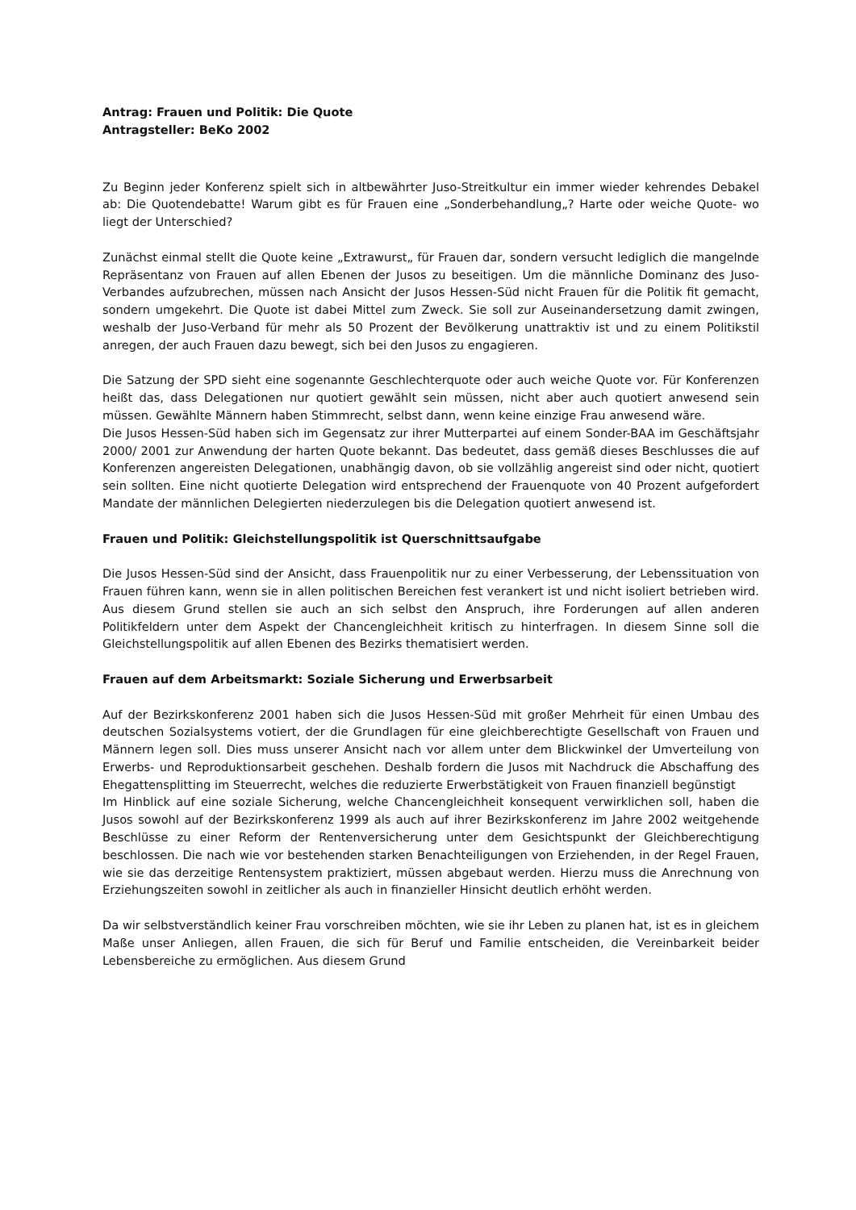Antrag: Frauen und Politik: Die Quote
Antragsteller: BeKo 2002
Zu Beginn jeder Konferenz spielt sich in altbewährter Juso-Streitkultur ein immer wieder kehrendes Debakel ab: Die Quotendebatte! Warum gibt es für Frauen eine „Sonderbehandlung„? Harte oder weiche Quote- wo liegt der Unterschied?
Zunächst einmal stellt die Quote keine „Extrawurst„ für Frauen dar, sondern versucht lediglich die mangelnde Repräsentanz von Frauen auf allen Ebenen der Jusos zu beseitigen. Um die männliche Dominanz des Juso-Verbandes aufzubrechen, müssen nach Ansicht der Jusos Hessen-Süd nicht Frauen für die Politik fit gemacht, sondern umgekehrt. Die Quote ist dabei Mittel zum Zweck. Sie soll zur Auseinandersetzung damit zwingen, weshalb der Juso-Verband für mehr als 50 Prozent der Bevölkerung unattraktiv ist und zu einem Politikstil anregen, der auch Frauen dazu bewegt, sich bei den Jusos zu engagieren.
Die Satzung der SPD sieht eine sogenannte Geschlechterquote oder auch weiche Quote vor. Für Konferenzen heißt das, dass Delegationen nur quotiert gewählt sein müssen, nicht aber auch quotiert anwesend sein müssen. Gewählte Männern haben Stimmrecht, selbst dann, wenn keine einzige Frau anwesend wäre.
Die Jusos Hessen-Süd haben sich im Gegensatz zur ihrer Mutterpartei auf einem Sonder-BAA im Geschäftsjahr 2000/ 2001 zur Anwendung der harten Quote bekannt. Das bedeutet, dass gemäß dieses Beschlusses die auf Konferenzen angereisten Delegationen, unabhängig davon, ob sie vollzählig angereist sind oder nicht, quotiert sein sollten. Eine nicht quotierte Delegation wird entsprechend der Frauenquote von 40 Prozent aufgefordert Mandate der männlichen Delegierten niederzulegen bis die Delegation quotiert anwesend ist.
Frauen und Politik: Gleichstellungspolitik ist Querschnittsaufgabe
Die Jusos Hessen-Süd sind der Ansicht, dass Frauenpolitik nur zu einer Verbesserung, der Lebenssituation von Frauen führen kann, wenn sie in allen politischen Bereichen fest verankert ist und nicht isoliert betrieben wird. Aus diesem Grund stellen sie auch an sich selbst den Anspruch, ihre Forderungen auf allen anderen Politikfeldern unter dem Aspekt der Chancengleichheit kritisch zu hinterfragen. In diesem Sinne soll die Gleichstellungspolitik auf allen Ebenen des Bezirks thematisiert werden.
Frauen auf dem Arbeitsmarkt: Soziale Sicherung und Erwerbsarbeit
Auf der Bezirkskonferenz 2001 haben sich die Jusos Hessen-Süd mit großer Mehrheit für einen Umbau des deutschen Sozialsystems votiert, der die Grundlagen für eine gleichberechtigte Gesellschaft von Frauen und Männern legen soll. Dies muss unserer Ansicht nach vor allem unter dem Blickwinkel der Umverteilung von Erwerbs- und Reproduktionsarbeit geschehen. Deshalb fordern die Jusos mit Nachdruck die Abschaffung des Ehegattensplitting im Steuerrecht, welches die reduzierte Erwerbstätigkeit von Frauen finanziell begünstigt
Im Hinblick auf eine soziale Sicherung, welche Chancengleichheit konsequent verwirklichen soll, haben die Jusos sowohl auf der Bezirkskonferenz 1999 als auch auf ihrer Bezirkskonferenz im Jahre 2002 weitgehende Beschlüsse zu einer Reform der Rentenversicherung unter dem Gesichtspunkt der Gleichberechtigung beschlossen. Die nach wie vor bestehenden starken Benachteiligungen von Erziehenden, in der Regel Frauen, wie sie das derzeitige Rentensystem praktiziert, müssen abgebaut werden. Hierzu muss die Anrechnung von Erziehungszeiten sowohl in zeitlicher als auch in finanzieller Hinsicht deutlich erhöht werden.
Da wir selbstverständlich keiner Frau vorschreiben möchten, wie sie ihr Leben zu planen hat, ist es in gleichem Maße unser Anliegen, allen Frauen, die sich für Beruf und Familie entscheiden, die Vereinbarkeit beider Lebensbereiche zu ermöglichen. Aus diesem Grund